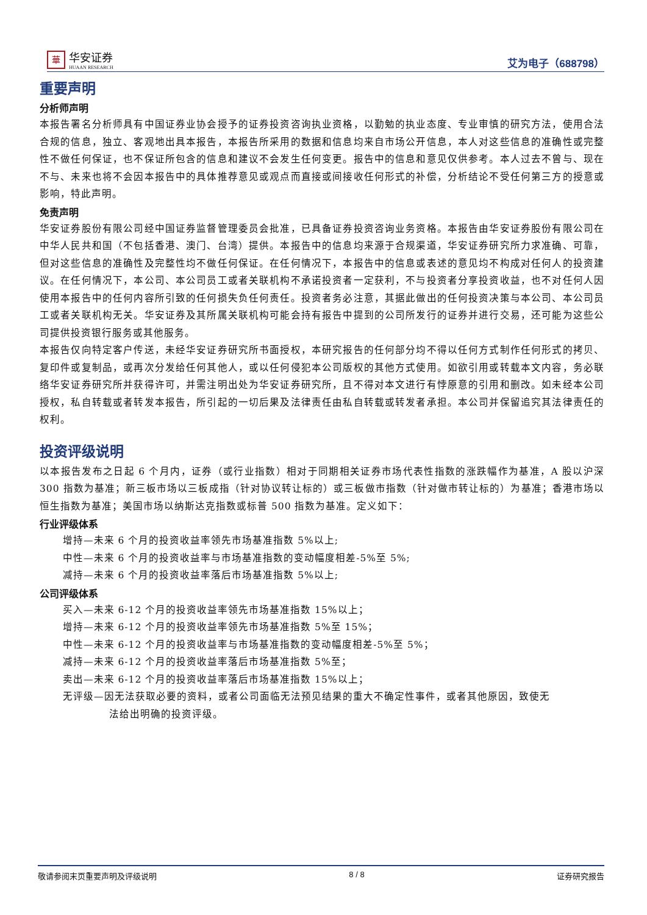華
华安证券
HUAAN RESEARCH
艾为电子（688798）
重要声明
分析师声明
本报告署名分析师具有中国证券业协会授予的证券投资咨询执业资格，以勤勉的执业态度、专业审慎的研究方法，使用合法合规的信息，独立、客观地出具本报告，本报告所采用的数据和信息均来自市场公开信息，本人对这些信息的准确性或完整性不做任何保证，也不保证所包含的信息和建议不会发生任何变更。报告中的信息和意见仅供参考。本人过去不曾与、现在不与、未来也将不会因本报告中的具体推荐意见或观点而直接或间接收任何形式的补偿，分析结论不受任何第三方的授意或影响，特此声明。
免责声明
华安证券股份有限公司经中国证券监督管理委员会批准，已具备证券投资咨询业务资格。本报告由华安证券股份有限公司在中华人民共和国（不包括香港、澳门、台湾）提供。本报告中的信息均来源于合规渠道，华安证券研究所力求准确、可靠，但对这些信息的准确性及完整性均不做任何保证。在任何情况下，本报告中的信息或表述的意见均不构成对任何人的投资建议。在任何情况下，本公司、本公司员工或者关联机构不承诺投资者一定获利，不与投资者分享投资收益，也不对任何人因使用本报告中的任何内容所引致的任何损失负任何责任。投资者务必注意，其据此做出的任何投资决策与本公司、本公司员工或者关联机构无关。华安证券及其所属关联机构可能会持有报告中提到的公司所发行的证券并进行交易，还可能为这些公司提供投资银行服务或其他服务。
本报告仅向特定客户传送，未经华安证券研究所书面授权，本研究报告的任何部分均不得以任何方式制作任何形式的拷贝、复印件或复制品，或再次分发给任何其他人，或以任何侵犯本公司版权的其他方式使用。如欲引用或转载本文内容，务必联络华安证券研究所并获得许可，并需注明出处为华安证券研究所，且不得对本文进行有悖原意的引用和删改。如未经本公司授权，私自转载或者转发本报告，所引起的一切后果及法律责任由私自转载或转发者承担。本公司并保留追究其法律责任的权利。
投资评级说明
以本报告发布之日起 6 个月内，证券（或行业指数）相对于同期相关证券市场代表性指数的涨跌幅作为基准，A 股以沪深 300 指数为基准；新三板市场以三板成指（针对协议转让标的）或三板做市指数（针对做市转让标的）为基准；香港市场以恒生指数为基准；美国市场以纳斯达克指数或标普 500 指数为基准。定义如下：
行业评级体系
增持—未来 6 个月的投资收益率领先市场基准指数 5%以上;
中性—未来 6 个月的投资收益率与市场基准指数的变动幅度相差-5%至 5%;
减持—未来 6 个月的投资收益率落后市场基准指数 5%以上;
公司评级体系
买入—未来 6-12 个月的投资收益率领先市场基准指数 15%以上；
增持—未来 6-12 个月的投资收益率领先市场基准指数 5%至 15%；
中性—未来 6-12 个月的投资收益率与市场基准指数的变动幅度相差-5%至 5%；
减持—未来 6-12 个月的投资收益率落后市场基准指数 5%至；
卖出—未来 6-12 个月的投资收益率落后市场基准指数 15%以上；
无评级—因无法获取必要的资料，或者公司面临无法预见结果的重大不确定性事件，或者其他原因，致使无
法给出明确的投资评级。
敬请参阅末页重要声明及评级说明 8 / 8 证券研究报告